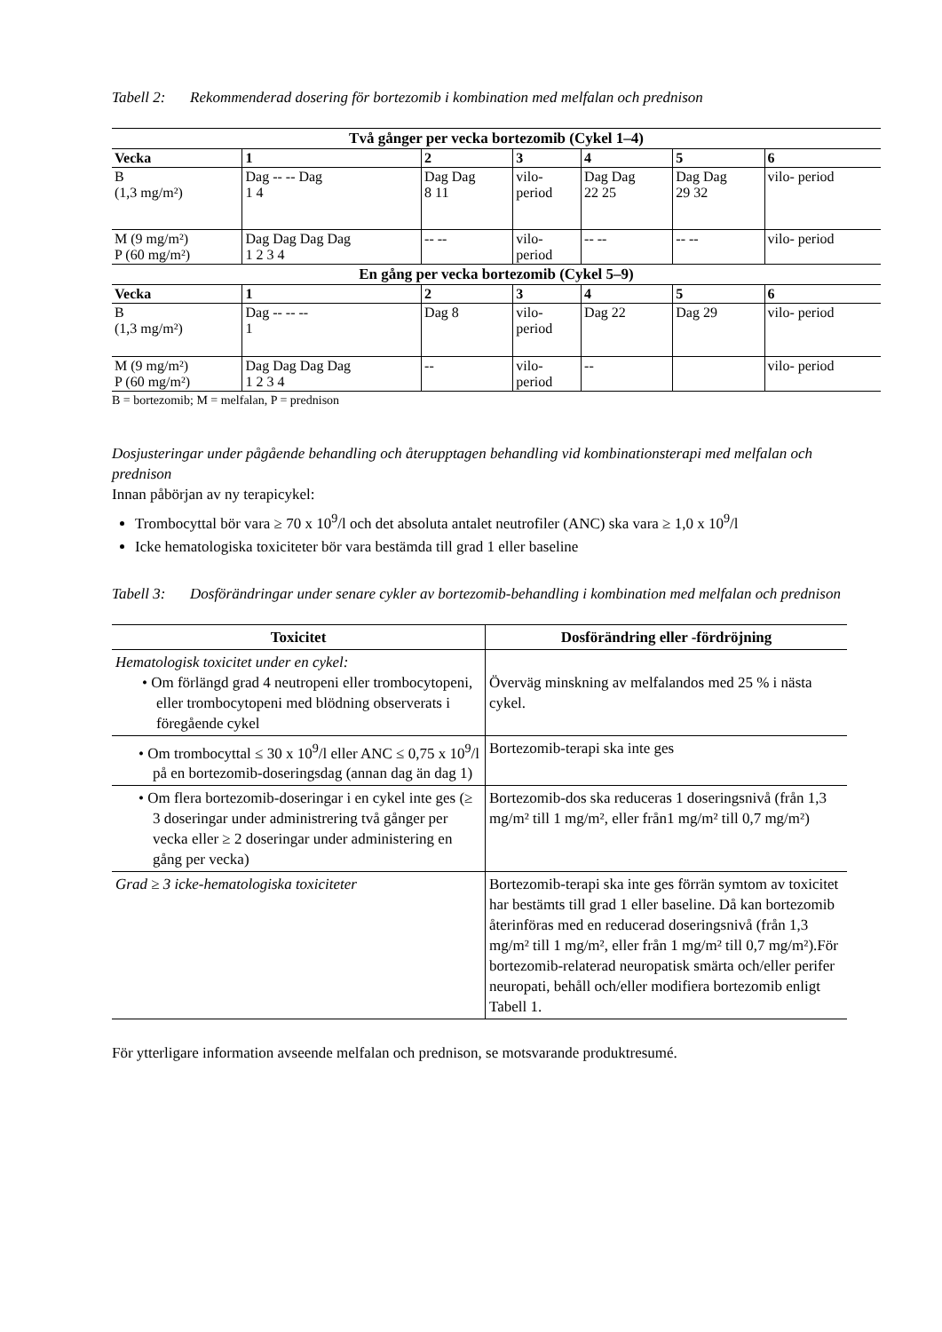Tabell 2: Rekommenderad dosering för bortezomib i kombination med melfalan och prednison
| Två gånger per vecka bortezomib (Cykel 1–4) | | | | | | |
| --- | --- | --- | --- | --- | --- | --- |
| Vecka | 1 | 2 | 3 | 4 | 5 | 6 |
| B (1,3 mg/m²) | Dag -- -- Dag 1 4 | Dag Dag 8 11 | vilo- period | Dag Dag 22 25 | Dag Dag 29 32 | vilo- period |
| M (9 mg/m²) P (60 mg/m²) | Dag Dag Dag Dag 1 2 3 4 | -- -- | vilo- period | -- -- | -- -- | vilo- period |
| En gång per vecka bortezomib (Cykel 5–9) | | | | | | |
| Vecka | 1 | 2 | 3 | 4 | 5 | 6 |
| B (1,3 mg/m²) | Dag -- -- -- 1 | Dag 8 | vilo- period | Dag 22 | Dag 29 | vilo- period |
| M (9 mg/m²) P (60 mg/m²) | Dag Dag Dag Dag 1 2 3 4 | -- | vilo- period | -- | | vilo- period |
B = bortezomib; M = melfalan, P = prednison
Dosjusteringar under pågående behandling och återupptagen behandling vid kombinationsterapi med melfalan och prednison
Innan påbörjan av ny terapicykel:
Trombocyttal bör vara ≥ 70 x 10<sup>9</sup>/l och det absoluta antalet neutrofiler (ANC) ska vara ≥ 1,0 x 10<sup>9</sup>/l
Icke hematologiska toxiciteter bör vara bestämda till grad 1 eller baseline
Tabell 3: Dosförändringar under senare cykler av bortezomib-behandling i kombination med melfalan och prednison
| Toxicitet | Dosförändring eller -fördröjning |
| --- | --- |
| Hematologisk toxicitet under en cykel: • Om förlängd grad 4 neutropeni eller trombocytopeni, eller trombocytopeni med blödning observerats i föregående cykel | Överväg minskning av melfalandos med 25 % i nästa cykel. |
| • Om trombocyttal ≤ 30 x 10<sup>9</sup>/l eller ANC ≤ 0,75 x 10<sup>9</sup>/l på en bortezomib-doseringsdag (annan dag än dag 1) | Bortezomib-terapi ska inte ges |
| • Om flera bortezomib-doseringar i en cykel inte ges (≥ 3 doseringar under administrering två gånger per vecka eller ≥ 2 doseringar under administering en gång per vecka) | Bortezomib-dos ska reduceras 1 doseringsnivå (från 1,3 mg/m² till 1 mg/m², eller från1 mg/m² till 0,7 mg/m²) |
| Grad ≥ 3 icke-hematologiska toxiciteter | Bortezomib-terapi ska inte ges förrän symtom av toxicitet har bestämts till grad 1 eller baseline. Då kan bortezomib återinföras med en reducerad doseringsnivå (från 1,3 mg/m² till 1 mg/m², eller från 1 mg/m² till 0,7 mg/m²).För bortezomib-relaterad neuropatisk smärta och/eller perifer neuropati, behåll och/eller modifiera bortezomib enligt Tabell 1. |
För ytterligare information avseende melfalan och prednison, se motsvarande produktresumé.